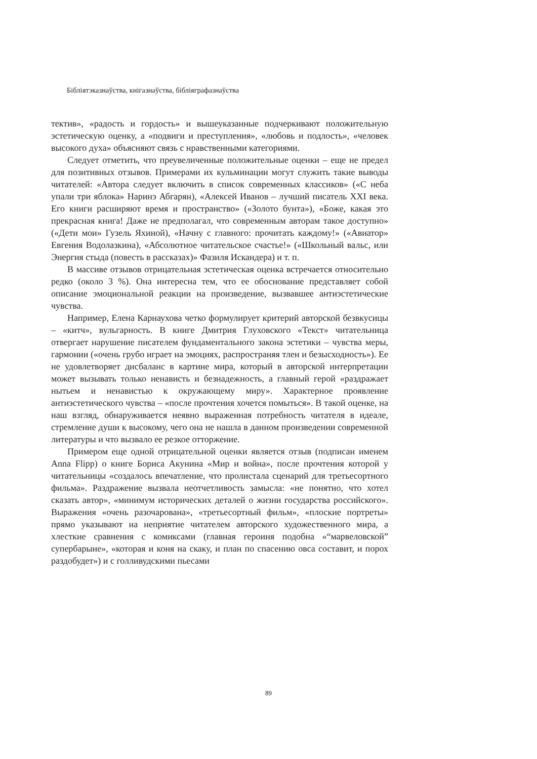Бібліятэказнаўства, кнігазнаўства, бібліяграфазнаўства
тектив», «радость и гордость» и вышеуказанные подчеркивают положительную эстетическую оценку, а «подвиги и преступления», «любовь и подлость», «человек высокого духа» объясняют связь с нравственными категориями.
Следует отметить, что преувеличенные положительные оценки – еще не предел для позитивных отзывов. Примерами их кульминации могут служить такие выводы читателей: «Автора следует включить в список современных классиков» («С неба упали три яблока» Наринэ Абгарян), «Алексей Иванов – лучший писатель XXI века. Его книги расширяют время и пространство» («Золото бунта»), «Боже, какая это прекрасная книга! Даже не предполагал, что современным авторам такое доступно» («Дети мои» Гузель Яхиной), «Начну с главного: прочитать каждому!» («Авиатор» Евгения Водолазкина), «Абсолютное читательское счастье!» («Школьный вальс, или Энергия стыда (повесть в рассказах)» Фазиля Искандера) и т. п.
В массиве отзывов отрицательная эстетическая оценка встречается относительно редко (около 3 %). Она интересна тем, что ее обоснование представляет собой описание эмоциональной реакции на произведение, вызвавшее антиэстетические чувства.
Например, Елена Карнаухова четко формулирует критерий авторской безвкусицы – «китч», вульгарность. В книге Дмитрия Глуховского «Текст» читательница отвергает нарушение писателем фундаментального закона эстетики – чувства меры, гармонии («очень грубо играет на эмоциях, распространяя тлен и безысходность»). Ее не удовлетворяет дисбаланс в картине мира, который в авторской интерпретации может вызывать только ненависть и безнадежность, а главный герой «раздражает нытьем и ненавистью к окружающему миру». Характерное проявление антиэстетического чувства – «после прочтения хочется помыться». В такой оценке, на наш взгляд, обнаруживается неявно выраженная потребность читателя в идеале, стремление души к высокому, чего она не нашла в данном произведении современной литературы и что вызвало ее резкое отторжение.
Примером еще одной отрицательной оценки является отзыв (подписан именем Anna Flipp) о книге Бориса Акунина «Мир и война», после прочтения которой у читательницы «создалось впечатление, что пролистала сценарий для третьесортного фильма». Раздражение вызвала неотчетливость замысла: «не понятно, что хотел сказать автор», «минимум исторических деталей о жизни государства российского». Выражения «очень разочарована», «третьесортный фильм», «плоские портреты» прямо указывают на неприятие читателем авторского художественного мира, а хлесткие сравнения с комиксами (главная героиня подобна «“марвеловской” супербарыне», «которая и коня на скаку, и план по спасению овса составит, и порох раздобудет») и с голливудскими пьесами
89